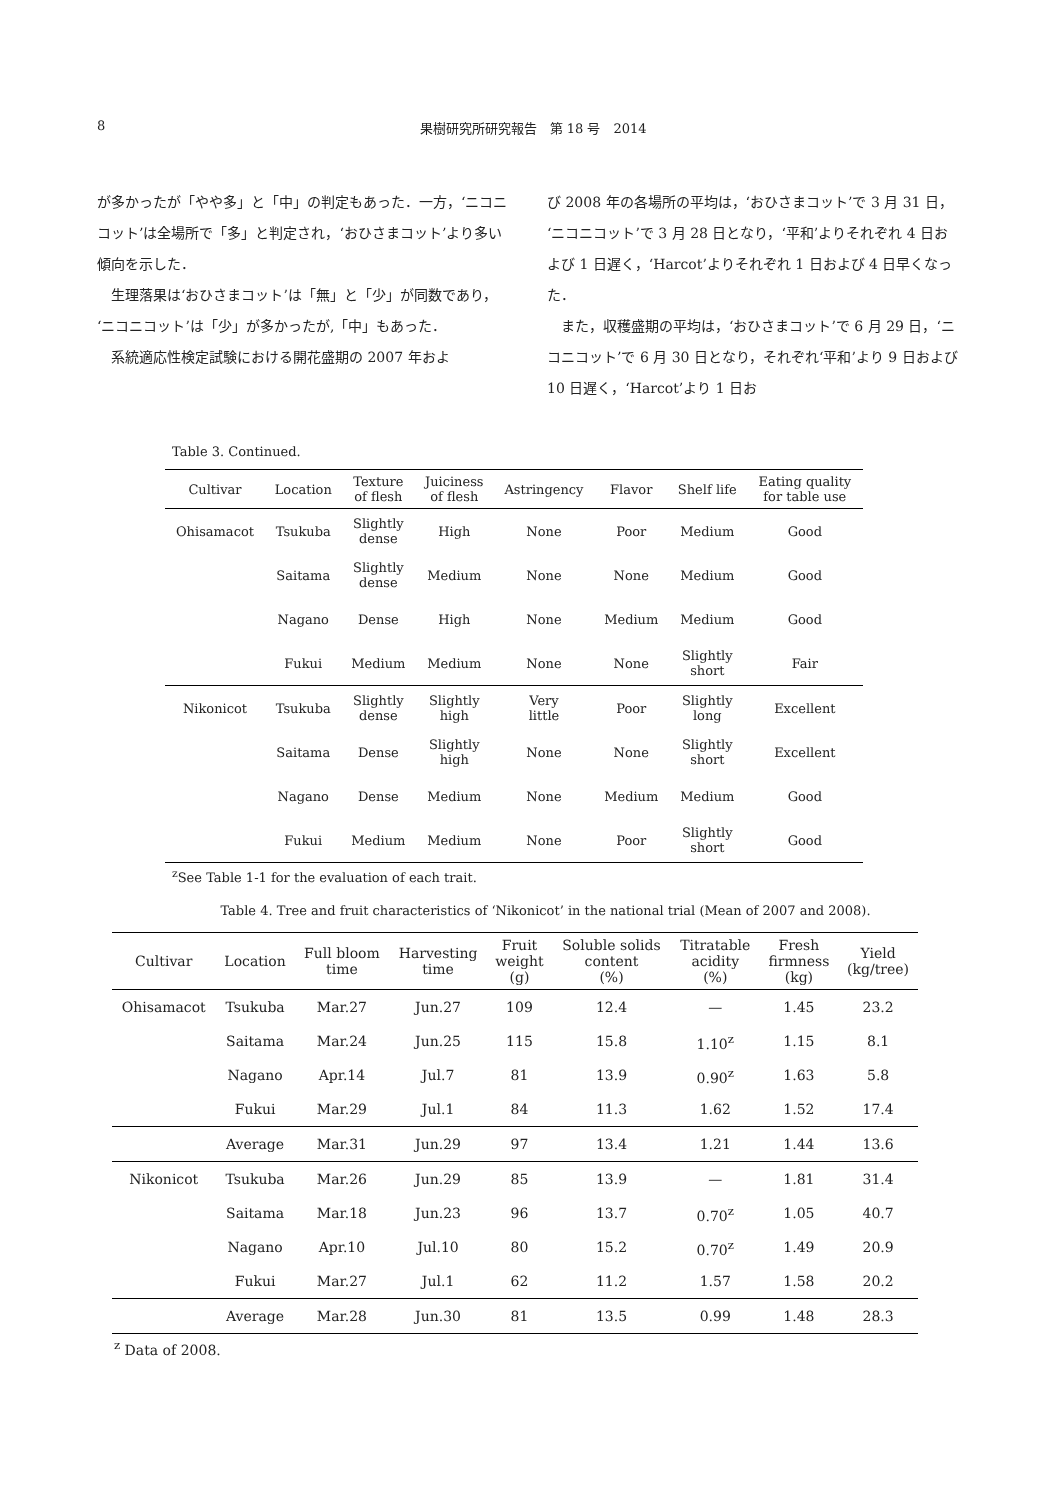8 果樹研究所研究報告　第 18 号　2014
が多かったが「やや多」と「中」の判定もあった．一方，‘ニコニコット’は全場所で「多」と判定され，‘おひさまコット’より多い傾向を示した．
　生理落果は‘おひさまコット’は「無」と「少」が同数であり，‘ニコニコット’は「少」が多かったが,「中」もあった．
　系統適応性検定試験における開花盛期の 2007 年およ
び 2008 年の各場所の平均は，‘おひさまコット’で 3 月 31 日，‘ニコニコット’で 3 月 28 日となり，‘平和’よりそれぞれ 4 日および 1 日遅く，‘Harcot’よりそれぞれ 1 日および 4 日早くなった．
　また，収穫盛期の平均は，‘おひさまコット’で 6 月 29 日，‘ニコニコット’で 6 月 30 日となり，それぞれ‘平和’より 9 日および 10 日遅く，‘Harcot’より 1 日お
Table 3. Continued.
| Cultivar | Location | Texture of flesh | Juiciness of flesh | Astringency | Flavor | Shelf life | Eating quality for table use |
| --- | --- | --- | --- | --- | --- | --- | --- |
| Ohisamacot | Tsukuba | Slightly dense | High | None | Poor | Medium | Good |
| | Saitama | Slightly dense | Medium | None | None | Medium | Good |
| | Nagano | Dense | High | None | Medium | Medium | Good |
| | Fukui | Medium | Medium | None | None | Slightly short | Fair |
| Nikonicot | Tsukuba | Slightly dense | Slightly high | Very little | Poor | Slightly long | Excellent |
| | Saitama | Dense | Slightly high | None | None | Slightly short | Excellent |
| | Nagano | Dense | Medium | None | Medium | Medium | Good |
| | Fukui | Medium | Medium | None | Poor | Slightly short | Good |
<sup>z</sup> See Table 1-1 for the evaluation of each trait.
Table 4. Tree and fruit characteristics of ‘Nikonicot’ in the national trial (Mean of 2007 and 2008).
| Cultivar | Location | Full bloom time | Harvesting time | Fruit weight (g) | Soluble solids content (%) | Titratable acidity (%) | Fresh firmness (kg) | Yield (kg/tree) |
| --- | --- | --- | --- | --- | --- | --- | --- | --- |
| Ohisamacot | Tsukuba | Mar.27 | Jun.27 | 109 | 12.4 | — | 1.45 | 23.2 |
| | Saitama | Mar.24 | Jun.25 | 115 | 15.8 | 1.10<sup>z</sup> | 1.15 | 8.1 |
| | Nagano | Apr.14 | Jul.7 | 81 | 13.9 | 0.90<sup>z</sup> | 1.63 | 5.8 |
| | Fukui | Mar.29 | Jul.1 | 84 | 11.3 | 1.62 | 1.52 | 17.4 |
| | Average | Mar.31 | Jun.29 | 97 | 13.4 | 1.21 | 1.44 | 13.6 |
| Nikonicot | Tsukuba | Mar.26 | Jun.29 | 85 | 13.9 | — | 1.81 | 31.4 |
| | Saitama | Mar.18 | Jun.23 | 96 | 13.7 | 0.70<sup>z</sup> | 1.05 | 40.7 |
| | Nagano | Apr.10 | Jul.10 | 80 | 15.2 | 0.70<sup>z</sup> | 1.49 | 20.9 |
| | Fukui | Mar.27 | Jul.1 | 62 | 11.2 | 1.57 | 1.58 | 20.2 |
| | Average | Mar.28 | Jun.30 | 81 | 13.5 | 0.99 | 1.48 | 28.3 |
<sup>z</sup> Data of 2008.